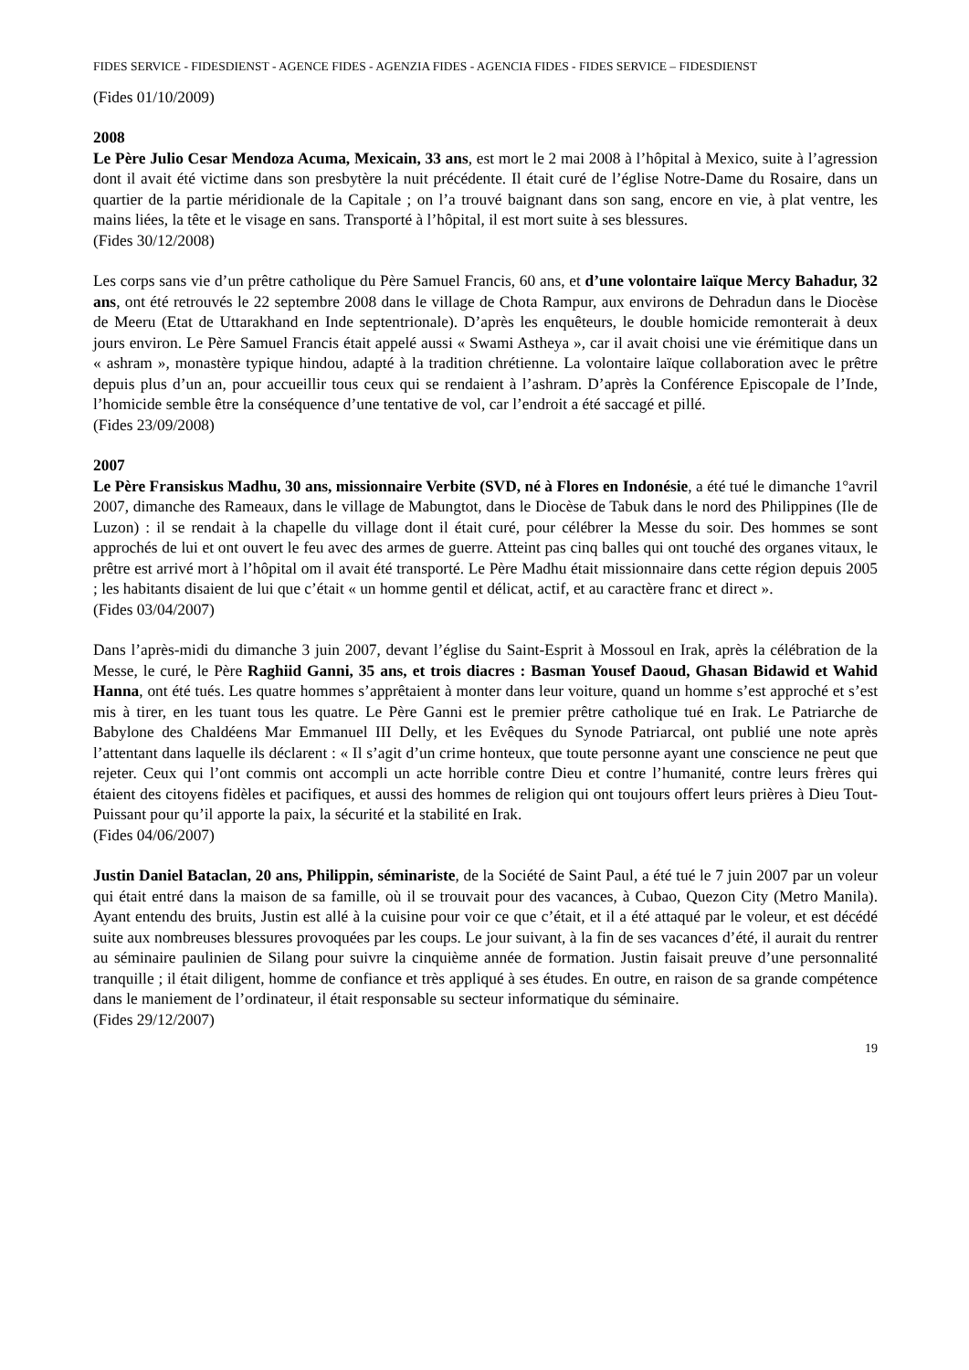FIDES SERVICE - FIDESDIENST - AGENCE FIDES - AGENZIA FIDES - AGENCIA FIDES - FIDES SERVICE – FIDESDIENST
(Fides 01/10/2009)
2008
Le Père Julio Cesar Mendoza Acuma, Mexicain, 33 ans, est mort le 2 mai 2008 à l’hôpital à Mexico, suite à l’agression dont il avait été victime dans son presbytère la nuit précédente. Il était curé de l’église Notre-Dame du Rosaire, dans un quartier de la partie méridionale de la Capitale ; on l’a trouvé baignant dans son sang, encore en vie, à plat ventre, les mains liées, la tête et le visage en sans. Transporté à l’hôpital, il est mort suite à ses blessures.
(Fides 30/12/2008)
Les corps sans vie d’un prêtre catholique du Père Samuel Francis, 60 ans, et d’une volontaire laïque Mercy Bahadur, 32 ans, ont été retrouvés le 22 septembre 2008 dans le village de Chota Rampur, aux environs de Dehradun dans le Diocèse de Meeru (Etat de Uttarakhand en Inde septentrionale). D’après les enquêteurs, le double homicide remonterait à deux jours environ. Le Père Samuel Francis était appelé aussi « Swami Astheya », car il avait choisi une vie érémitique dans un « ashram », monastère typique hindou, adapté à la tradition chrétienne. La volontaire laïque collaboration avec le prêtre depuis plus d’un an, pour accueillir tous ceux qui se rendaient à l’ashram. D’après la Conférence Episcopale de l’Inde, l’homicide semble être la conséquence d’une tentative de vol, car l’endroit a été saccagé et pillé.
(Fides 23/09/2008)
2007
Le Père Fransiskus Madhu, 30 ans, missionnaire Verbite (SVD, né à Flores en Indonésie, a été tué le dimanche 1°avril 2007, dimanche des Rameaux, dans le village de Mabungtot, dans le Diocèse de Tabuk dans le nord des Philippines (Ile de Luzon) : il se rendait à la chapelle du village dont il était curé, pour célébrer la Messe du soir. Des hommes se sont approchés de lui et ont ouvert le feu avec des armes de guerre. Atteint pas cinq balles qui ont touché des organes vitaux, le prêtre est arrivé mort à l’hôpital om il avait été transporté. Le Père Madhu était missionnaire dans cette région depuis 2005 ; les habitants disaient de lui que c’était « un homme gentil et délicat, actif, et au caractère franc et direct ».
(Fides 03/04/2007)
Dans l’après-midi du dimanche 3 juin 2007, devant l’église du Saint-Esprit à Mossoul en Irak, après la célébration de la Messe, le curé, le Père Raghiid Ganni, 35 ans, et trois diacres : Basman Yousef Daoud, Ghasan Bidawid et Wahid Hanna, ont été tués. Les quatre hommes s’apprêtaient à monter dans leur voiture, quand un homme s’est approché et s’est mis à tirer, en les tuant tous les quatre. Le Père Ganni est le premier prêtre catholique tué en Irak. Le Patriarche de Babylone des Chaldéens Mar Emmanuel III Delly, et les Evêques du Synode Patriarcal, ont publié une note après l’attentant dans laquelle ils déclarent : « Il s’agit d’un crime honteux, que toute personne ayant une conscience ne peut que rejeter. Ceux qui l’ont commis ont accompli un acte horrible contre Dieu et contre l’humanité, contre leurs frères qui étaient des citoyens fidèles et pacifiques, et aussi des hommes de religion qui ont toujours offert leurs prières à Dieu Tout-Puissant pour qu’il apporte la paix, la sécurité et la stabilité en Irak.
(Fides 04/06/2007)
Justin Daniel Bataclan, 20 ans, Philippin, séminariste, de la Société de Saint Paul, a été tué le 7 juin 2007 par un voleur qui était entré dans la maison de sa famille, où il se trouvait pour des vacances, à Cubao, Quezon City (Metro Manila). Ayant entendu des bruits, Justin est allé à la cuisine pour voir ce que c’était, et il a été attaqué par le voleur, et est décédé suite aux nombreuses blessures provoquées par les coups. Le jour suivant, à la fin de ses vacances d’été, il aurait du rentrer au séminaire paulinien de Silang pour suivre la cinquième année de formation. Justin faisait preuve d’une personnalité tranquille ; il était diligent, homme de confiance et très appliqué à ses études. En outre, en raison de sa grande compétence dans le maniement de l’ordinateur, il était responsable su secteur informatique du séminaire.
(Fides 29/12/2007)
19